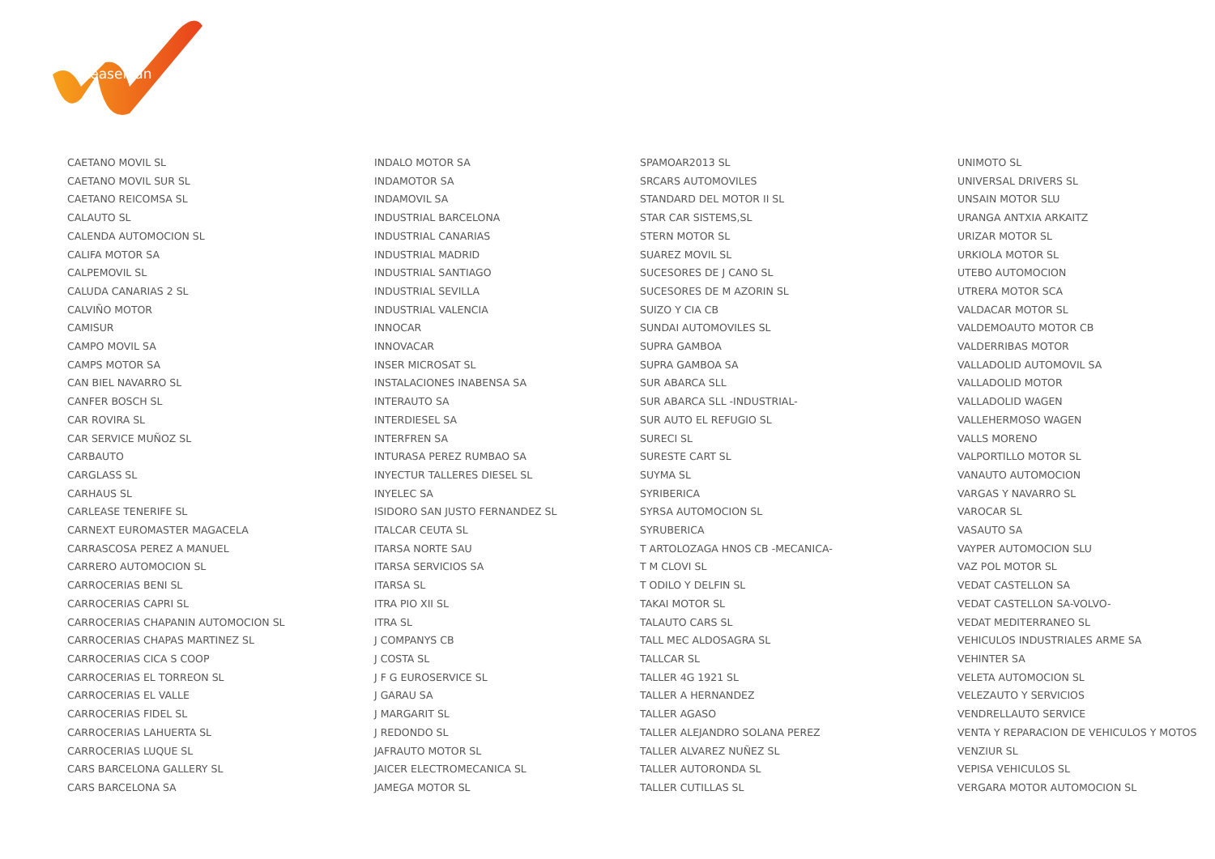LeasePlan
CAETANO MOVIL SL
CAETANO MOVIL SUR SL
CAETANO REICOMSA SL
CALAUTO SL
CALENDA AUTOMOCION SL
CALIFA MOTOR SA
CALPEMOVIL SL
CALUDA CANARIAS 2 SL
CALVIÑO MOTOR
CAMISUR
CAMPO MOVIL SA
CAMPS MOTOR SA
CAN BIEL NAVARRO SL
CANFER BOSCH SL
CAR ROVIRA SL
CAR SERVICE MUÑOZ SL
CARBAUTO
CARGLASS SL
CARHAUS SL
CARLEASE TENERIFE SL
CARNEXT EUROMASTER MAGACELA
CARRASCOSA PEREZ A MANUEL
CARRERO AUTOMOCION SL
CARROCERIAS BENI SL
CARROCERIAS CAPRI SL
CARROCERIAS CHAPANIN AUTOMOCION SL
CARROCERIAS CHAPAS MARTINEZ SL
CARROCERIAS CICA S COOP
CARROCERIAS EL TORREON SL
CARROCERIAS EL VALLE
CARROCERIAS FIDEL SL
CARROCERIAS LAHUERTA SL
CARROCERIAS LUQUE SL
CARS BARCELONA GALLERY SL
CARS BARCELONA SA
INDALO MOTOR SA
INDAMOTOR SA
INDAMOVIL SA
INDUSTRIAL BARCELONA
INDUSTRIAL CANARIAS
INDUSTRIAL MADRID
INDUSTRIAL SANTIAGO
INDUSTRIAL SEVILLA
INDUSTRIAL VALENCIA
INNOCAR
INNOVACAR
INSER MICROSAT SL
INSTALACIONES INABENSA SA
INTERAUTO SA
INTERDIESEL SA
INTERFREN SA
INTURASA PEREZ RUMBAO SA
INYECTUR TALLERES DIESEL SL
INYELEC SA
ISIDORO SAN JUSTO FERNANDEZ SL
ITALCAR CEUTA SL
ITARSA NORTE SAU
ITARSA SERVICIOS SA
ITARSA SL
ITRA PIO XII SL
ITRA SL
J COMPANYS CB
J COSTA SL
J F G EUROSERVICE SL
J GARAU SA
J MARGARIT SL
J REDONDO SL
JAFRAUTO MOTOR SL
JAICER ELECTROMECANICA SL
JAMEGA MOTOR SL
SPAMOAR2013 SL
SRCARS AUTOMOVILES
STANDARD DEL MOTOR II SL
STAR CAR SISTEMS,SL
STERN MOTOR SL
SUAREZ MOVIL SL
SUCESORES DE J CANO SL
SUCESORES DE M AZORIN SL
SUIZO Y CIA CB
SUNDAI AUTOMOVILES SL
SUPRA GAMBOA
SUPRA GAMBOA SA
SUR ABARCA SLL
SUR ABARCA SLL -INDUSTRIAL-
SUR AUTO EL REFUGIO SL
SURECI SL
SURESTE CART SL
SUYMA SL
SYRIBERICA
SYRSA AUTOMOCION SL
SYRUBERICA
T ARTOLOZAGA HNOS CB -MECANICA-
T M CLOVI SL
T ODILO Y DELFIN SL
TAKAI MOTOR SL
TALAUTO CARS SL
TALL MEC ALDOSAGRA SL
TALLCAR SL
TALLER 4G 1921 SL
TALLER A HERNANDEZ
TALLER AGASO
TALLER ALEJANDRO SOLANA PEREZ
TALLER ALVAREZ NUÑEZ SL
TALLER AUTORONDA SL
TALLER CUTILLAS SL
UNIMOTO SL
UNIVERSAL DRIVERS SL
UNSAIN MOTOR SLU
URANGA ANTXIA ARKAITZ
URIZAR MOTOR SL
URKIOLA MOTOR SL
UTEBO AUTOMOCION
UTRERA MOTOR SCA
VALDACAR MOTOR SL
VALDEMOAUTO MOTOR CB
VALDERRIBAS MOTOR
VALLADOLID AUTOMOVIL SA
VALLADOLID MOTOR
VALLADOLID WAGEN
VALLEHERMOSO WAGEN
VALLS MORENO
VALPORTILLO MOTOR SL
VANAUTO AUTOMOCION
VARGAS Y NAVARRO SL
VAROCAR SL
VASAUTO SA
VAYPER AUTOMOCION SLU
VAZ POL MOTOR SL
VEDAT CASTELLON SA
VEDAT CASTELLON SA-VOLVO-
VEDAT MEDITERRANEO SL
VEHICULOS INDUSTRIALES ARME SA
VEHINTER SA
VELETA AUTOMOCION SL
VELEZAUTO Y SERVICIOS
VENDRELLAUTO SERVICE
VENTA Y REPARACION DE VEHICULOS Y MOTOS
VENZIUR SL
VEPISA VEHICULOS SL
VERGARA MOTOR AUTOMOCION SL